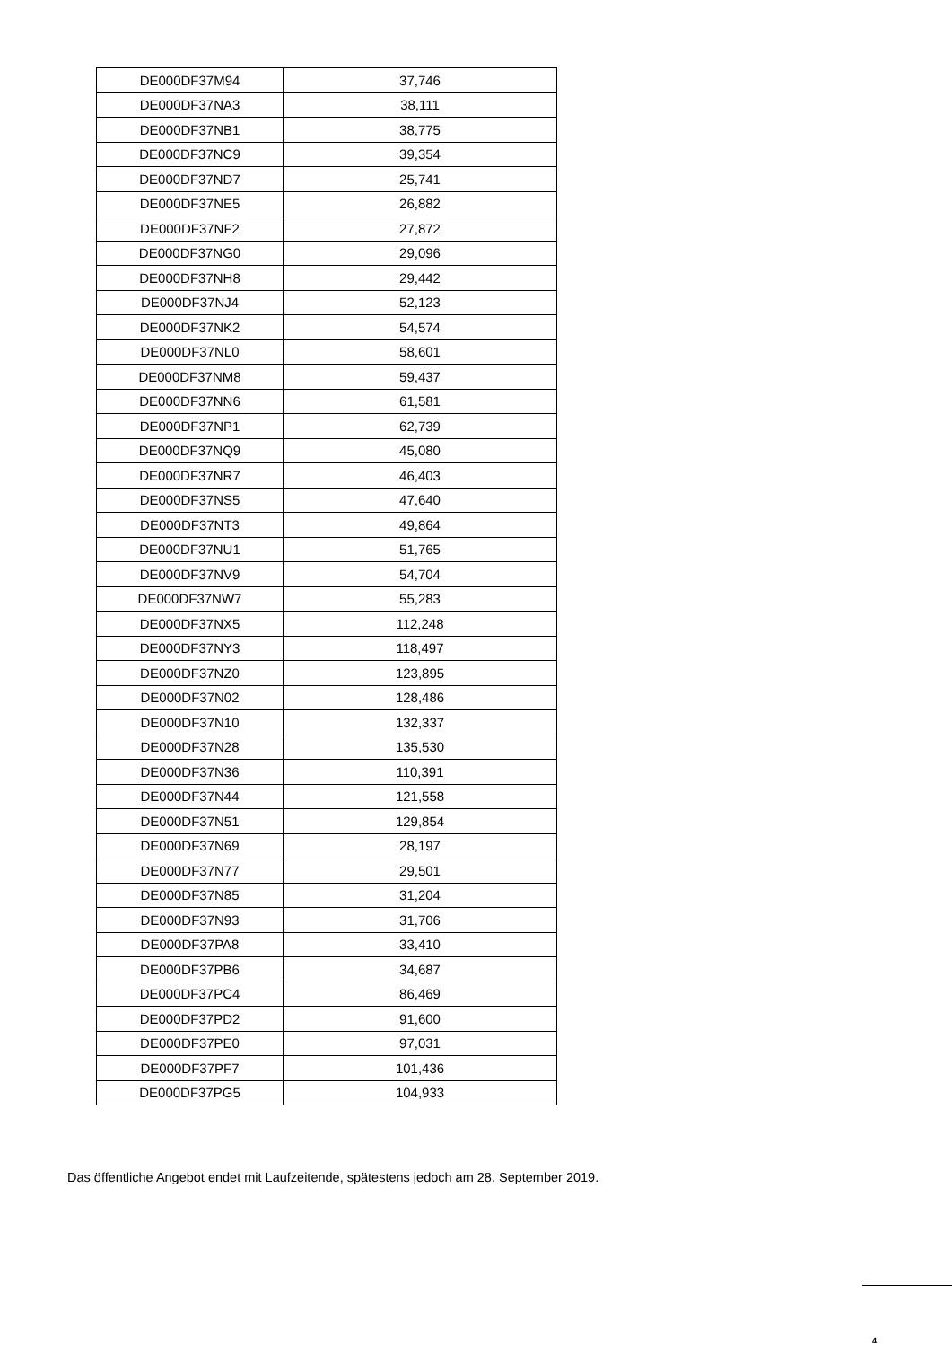| DE000DF37M94 | 37,746 |
| DE000DF37NA3 | 38,111 |
| DE000DF37NB1 | 38,775 |
| DE000DF37NC9 | 39,354 |
| DE000DF37ND7 | 25,741 |
| DE000DF37NE5 | 26,882 |
| DE000DF37NF2 | 27,872 |
| DE000DF37NG0 | 29,096 |
| DE000DF37NH8 | 29,442 |
| DE000DF37NJ4 | 52,123 |
| DE000DF37NK2 | 54,574 |
| DE000DF37NL0 | 58,601 |
| DE000DF37NM8 | 59,437 |
| DE000DF37NN6 | 61,581 |
| DE000DF37NP1 | 62,739 |
| DE000DF37NQ9 | 45,080 |
| DE000DF37NR7 | 46,403 |
| DE000DF37NS5 | 47,640 |
| DE000DF37NT3 | 49,864 |
| DE000DF37NU1 | 51,765 |
| DE000DF37NV9 | 54,704 |
| DE000DF37NW7 | 55,283 |
| DE000DF37NX5 | 112,248 |
| DE000DF37NY3 | 118,497 |
| DE000DF37NZ0 | 123,895 |
| DE000DF37N02 | 128,486 |
| DE000DF37N10 | 132,337 |
| DE000DF37N28 | 135,530 |
| DE000DF37N36 | 110,391 |
| DE000DF37N44 | 121,558 |
| DE000DF37N51 | 129,854 |
| DE000DF37N69 | 28,197 |
| DE000DF37N77 | 29,501 |
| DE000DF37N85 | 31,204 |
| DE000DF37N93 | 31,706 |
| DE000DF37PA8 | 33,410 |
| DE000DF37PB6 | 34,687 |
| DE000DF37PC4 | 86,469 |
| DE000DF37PD2 | 91,600 |
| DE000DF37PE0 | 97,031 |
| DE000DF37PF7 | 101,436 |
| DE000DF37PG5 | 104,933 |
Das öffentliche Angebot endet mit Laufzeitende, spätestens jedoch am 28. September 2019.
4